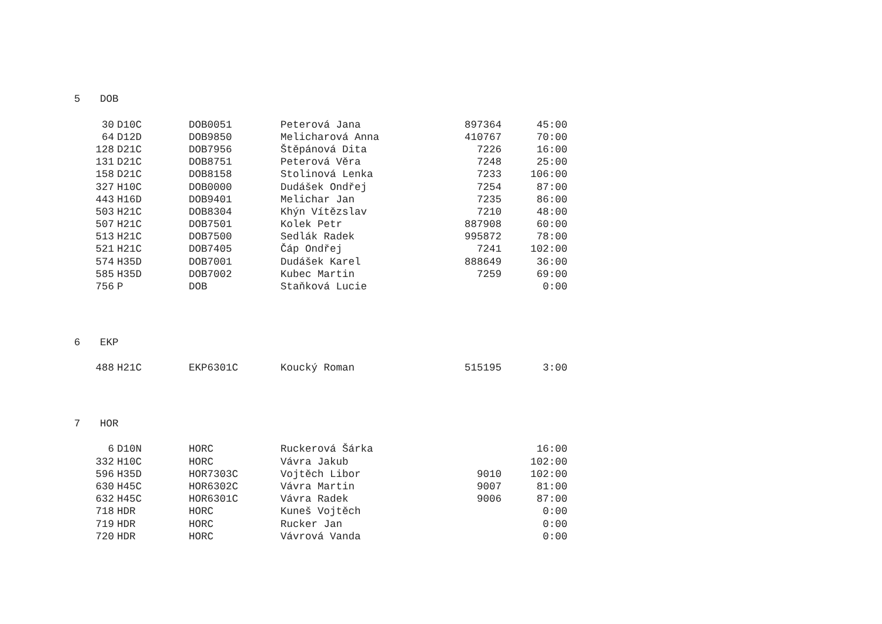5 DOB
| 30 | D10C | DOB0051 | Peterová Jana | 897364 | 45:00 |
| 64 | D12D | DOB9850 | Melicharová Anna | 410767 | 70:00 |
| 128 | D21C | DOB7956 | Štěpánová Dita | 7226 | 16:00 |
| 131 | D21C | DOB8751 | Peterová Věra | 7248 | 25:00 |
| 158 | D21C | DOB8158 | Stolinová Lenka | 7233 | 106:00 |
| 327 | H10C | DOB0000 | Dudášek Ondřej | 7254 | 87:00 |
| 443 | H16D | DOB9401 | Melichar Jan | 7235 | 86:00 |
| 503 | H21C | DOB8304 | Khýn Vítězslav | 7210 | 48:00 |
| 507 | H21C | DOB7501 | Kolek Petr | 887908 | 60:00 |
| 513 | H21C | DOB7500 | Sedlák Radek | 995872 | 78:00 |
| 521 | H21C | DOB7405 | Čáp Ondřej | 7241 | 102:00 |
| 574 | H35D | DOB7001 | Dudášek Karel | 888649 | 36:00 |
| 585 | H35D | DOB7002 | Kubec Martin | 7259 | 69:00 |
| 756 | P | DOB | Staňková Lucie | | 0:00 |
6 EKP
| 488 | H21C | EKP6301C | Koucký Roman | 515195 | 3:00 |
7 HOR
| 6 | D10N | HORC | Ruckerová Šárka | | 16:00 |
| 332 | H10C | HORC | Vávra Jakub | | 102:00 |
| 596 | H35D | HOR7303C | Vojtěch Libor | 9010 | 102:00 |
| 630 | H45C | HOR6302C | Vávra Martin | 9007 | 81:00 |
| 632 | H45C | HOR6301C | Vávra Radek | 9006 | 87:00 |
| 718 | HDR | HORC | Kuneš Vojtěch | | 0:00 |
| 719 | HDR | HORC | Rucker Jan | | 0:00 |
| 720 | HDR | HORC | Vávrová Vanda | | 0:00 |